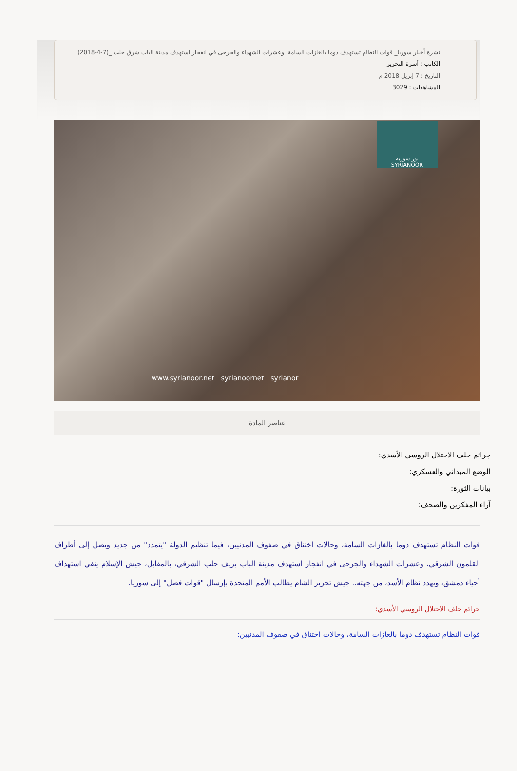نشرة أخبار سوريا_ قوات النظام تستهدف دوما بالغازات السامة، وعشرات الشهداء والجرحى في انفجار استهدف مدينة الباب شرق حلب _(7-4-2018)
الكاتب : أسرة التحرير
التاريخ : 7 إبريل 2018 م
المشاهدات : 3029
نور سورية
SYRIANOOR
www.syrianoor.net syrianoornet syrianor
عناصر المادة
جرائم حلف الاحتلال الروسي الأسدي:
الوضع الميداني والعسكري:
بيانات الثورة:
آراء المفكرين والصحف:
قوات النظام تستهدف دوما بالغازات السامة، وحالات اختناق في صفوف المدنيين، فيما تنظيم الدولة "يتمدد" من جديد ويصل إلى أطراف القلمون الشرقي، وعشرات الشهداء والجرحى في انفجار استهدف مدينة الباب بريف حلب الشرقي، بالمقابل، جيش الإسلام ينفي استهداف أحياء دمشق، ويهدد نظام الأسد، من جهته.. جيش تحرير الشام يطالب الأمم المتحدة بإرسال "قوات فصل" إلى سوريا.
جرائم حلف الاحتلال الروسي الأسدي:
قوات النظام تستهدف دوما بالغازات السامة، وحالات اختناق في صفوف المدنيين: